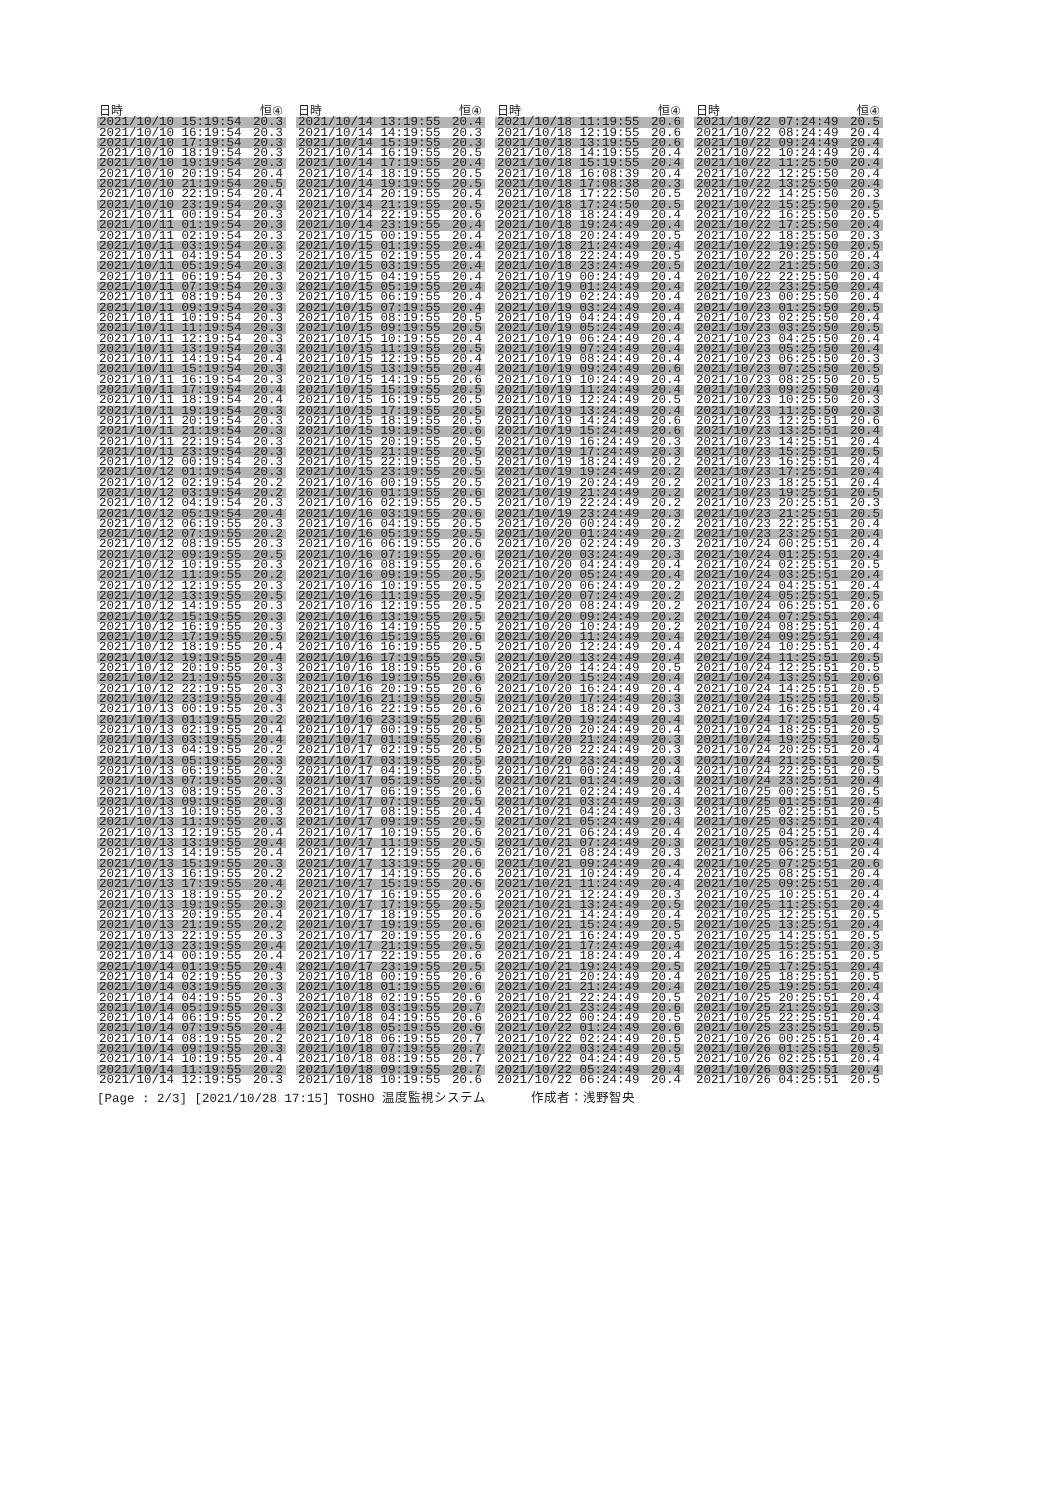| 日時 | 恒④ | | 日時 | 恒④ | | 日時 | 恒④ | | 日時 | 恒④ |
| --- | --- | --- | --- | --- | --- | --- | --- | --- | --- | --- |
| 2021/10/10 15:19:54 | 20.3 | | 2021/10/14 13:19:55 | 20.4 | | 2021/10/18 11:19:55 | 20.6 | | 2021/10/22 07:24:49 | 20.5 |
| 2021/10/10 16:19:54 | 20.3 | | 2021/10/14 14:19:55 | 20.3 | | 2021/10/18 12:19:55 | 20.6 | | 2021/10/22 08:24:49 | 20.4 |
| 2021/10/10 17:19:54 | 20.3 | | 2021/10/14 15:19:55 | 20.3 | | 2021/10/18 13:19:55 | 20.6 | | 2021/10/22 09:24:49 | 20.4 |
| 2021/10/10 18:19:54 | 20.3 | | 2021/10/14 16:19:55 | 20.5 | | 2021/10/18 14:19:55 | 20.4 | | 2021/10/22 10:24:49 | 20.4 |
| 2021/10/10 19:19:54 | 20.3 | | 2021/10/14 17:19:55 | 20.4 | | 2021/10/18 15:19:55 | 20.4 | | 2021/10/22 11:25:50 | 20.4 |
| 2021/10/10 20:19:54 | 20.4 | | 2021/10/14 18:19:55 | 20.5 | | 2021/10/18 16:08:39 | 20.4 | | 2021/10/22 12:25:50 | 20.4 |
| 2021/10/10 21:19:54 | 20.5 | | 2021/10/14 19:19:55 | 20.5 | | 2021/10/18 17:08:38 | 20.3 | | 2021/10/22 13:25:50 | 20.4 |
| 2021/10/10 22:19:54 | 20.4 | | 2021/10/14 20:19:55 | 20.4 | | 2021/10/18 17:22:50 | 20.5 | | 2021/10/22 14:25:50 | 20.3 |
| 2021/10/10 23:19:54 | 20.3 | | 2021/10/14 21:19:55 | 20.5 | | 2021/10/18 17:24:50 | 20.5 | | 2021/10/22 15:25:50 | 20.5 |
| 2021/10/11 00:19:54 | 20.3 | | 2021/10/14 22:19:55 | 20.6 | | 2021/10/18 18:24:49 | 20.4 | | 2021/10/22 16:25:50 | 20.5 |
| 2021/10/11 01:19:54 | 20.3 | | 2021/10/14 23:19:55 | 20.4 | | 2021/10/18 19:24:49 | 20.4 | | 2021/10/22 17:25:50 | 20.4 |
| 2021/10/11 02:19:54 | 20.3 | | 2021/10/15 00:19:55 | 20.4 | | 2021/10/18 20:24:49 | 20.5 | | 2021/10/22 18:25:50 | 20.3 |
| 2021/10/11 03:19:54 | 20.3 | | 2021/10/15 01:19:55 | 20.4 | | 2021/10/18 21:24:49 | 20.4 | | 2021/10/22 19:25:50 | 20.5 |
| 2021/10/11 04:19:54 | 20.3 | | 2021/10/15 02:19:55 | 20.4 | | 2021/10/18 22:24:49 | 20.5 | | 2021/10/22 20:25:50 | 20.4 |
| 2021/10/11 05:19:54 | 20.3 | | 2021/10/15 03:19:55 | 20.4 | | 2021/10/18 23:24:49 | 20.5 | | 2021/10/22 21:25:50 | 20.3 |
| 2021/10/11 06:19:54 | 20.3 | | 2021/10/15 04:19:55 | 20.4 | | 2021/10/19 00:24:49 | 20.4 | | 2021/10/22 22:25:50 | 20.4 |
| 2021/10/11 07:19:54 | 20.3 | | 2021/10/15 05:19:55 | 20.4 | | 2021/10/19 01:24:49 | 20.4 | | 2021/10/22 23:25:50 | 20.4 |
| 2021/10/11 08:19:54 | 20.3 | | 2021/10/15 06:19:55 | 20.4 | | 2021/10/19 02:24:49 | 20.4 | | 2021/10/23 00:25:50 | 20.4 |
| 2021/10/11 09:19:54 | 20.3 | | 2021/10/15 07:19:55 | 20.4 | | 2021/10/19 03:24:49 | 20.4 | | 2021/10/23 01:25:50 | 20.5 |
| 2021/10/11 10:19:54 | 20.3 | | 2021/10/15 08:19:55 | 20.5 | | 2021/10/19 04:24:49 | 20.4 | | 2021/10/23 02:25:50 | 20.4 |
| 2021/10/11 11:19:54 | 20.3 | | 2021/10/15 09:19:55 | 20.5 | | 2021/10/19 05:24:49 | 20.4 | | 2021/10/23 03:25:50 | 20.5 |
| 2021/10/11 12:19:54 | 20.3 | | 2021/10/15 10:19:55 | 20.4 | | 2021/10/19 06:24:49 | 20.4 | | 2021/10/23 04:25:50 | 20.4 |
| 2021/10/11 13:19:54 | 20.3 | | 2021/10/15 11:19:55 | 20.5 | | 2021/10/19 07:24:49 | 20.4 | | 2021/10/23 05:25:50 | 20.4 |
| 2021/10/11 14:19:54 | 20.4 | | 2021/10/15 12:19:55 | 20.4 | | 2021/10/19 08:24:49 | 20.4 | | 2021/10/23 06:25:50 | 20.3 |
| 2021/10/11 15:19:54 | 20.3 | | 2021/10/15 13:19:55 | 20.4 | | 2021/10/19 09:24:49 | 20.6 | | 2021/10/23 07:25:50 | 20.5 |
| 2021/10/11 16:19:54 | 20.3 | | 2021/10/15 14:19:55 | 20.6 | | 2021/10/19 10:24:49 | 20.4 | | 2021/10/23 08:25:50 | 20.5 |
| 2021/10/11 17:19:54 | 20.4 | | 2021/10/15 15:19:55 | 20.5 | | 2021/10/19 11:24:49 | 20.4 | | 2021/10/23 09:25:50 | 20.4 |
| 2021/10/11 18:19:54 | 20.4 | | 2021/10/15 16:19:55 | 20.5 | | 2021/10/19 12:24:49 | 20.5 | | 2021/10/23 10:25:50 | 20.3 |
| 2021/10/11 19:19:54 | 20.3 | | 2021/10/15 17:19:55 | 20.5 | | 2021/10/19 13:24:49 | 20.4 | | 2021/10/23 11:25:50 | 20.3 |
| 2021/10/11 20:19:54 | 20.3 | | 2021/10/15 18:19:55 | 20.5 | | 2021/10/19 14:24:49 | 20.6 | | 2021/10/23 12:25:51 | 20.6 |
| 2021/10/11 21:19:54 | 20.3 | | 2021/10/15 19:19:55 | 20.6 | | 2021/10/19 15:24:49 | 20.6 | | 2021/10/23 13:25:51 | 20.4 |
| 2021/10/11 22:19:54 | 20.3 | | 2021/10/15 20:19:55 | 20.5 | | 2021/10/19 16:24:49 | 20.3 | | 2021/10/23 14:25:51 | 20.4 |
| 2021/10/11 23:19:54 | 20.3 | | 2021/10/15 21:19:55 | 20.5 | | 2021/10/19 17:24:49 | 20.3 | | 2021/10/23 15:25:51 | 20.5 |
| 2021/10/12 00:19:54 | 20.3 | | 2021/10/15 22:19:55 | 20.5 | | 2021/10/19 18:24:49 | 20.2 | | 2021/10/23 16:25:51 | 20.4 |
| 2021/10/12 01:19:54 | 20.3 | | 2021/10/15 23:19:55 | 20.5 | | 2021/10/19 19:24:49 | 20.2 | | 2021/10/23 17:25:51 | 20.4 |
| 2021/10/12 02:19:54 | 20.2 | | 2021/10/16 00:19:55 | 20.5 | | 2021/10/19 20:24:49 | 20.2 | | 2021/10/23 18:25:51 | 20.4 |
| 2021/10/12 03:19:54 | 20.2 | | 2021/10/16 01:19:55 | 20.6 | | 2021/10/19 21:24:49 | 20.2 | | 2021/10/23 19:25:51 | 20.5 |
| 2021/10/12 04:19:54 | 20.3 | | 2021/10/16 02:19:55 | 20.5 | | 2021/10/19 22:24:49 | 20.2 | | 2021/10/23 20:25:51 | 20.3 |
| 2021/10/12 05:19:54 | 20.4 | | 2021/10/16 03:19:55 | 20.6 | | 2021/10/19 23:24:49 | 20.3 | | 2021/10/23 21:25:51 | 20.5 |
| 2021/10/12 06:19:55 | 20.3 | | 2021/10/16 04:19:55 | 20.5 | | 2021/10/20 00:24:49 | 20.2 | | 2021/10/23 22:25:51 | 20.4 |
| 2021/10/12 07:19:55 | 20.2 | | 2021/10/16 05:19:55 | 20.5 | | 2021/10/20 01:24:49 | 20.2 | | 2021/10/23 23:25:51 | 20.4 |
| 2021/10/12 08:19:55 | 20.3 | | 2021/10/16 06:19:55 | 20.6 | | 2021/10/20 02:24:49 | 20.3 | | 2021/10/24 00:25:51 | 20.4 |
| 2021/10/12 09:19:55 | 20.5 | | 2021/10/16 07:19:55 | 20.6 | | 2021/10/20 03:24:49 | 20.3 | | 2021/10/24 01:25:51 | 20.4 |
| 2021/10/12 10:19:55 | 20.3 | | 2021/10/16 08:19:55 | 20.6 | | 2021/10/20 04:24:49 | 20.4 | | 2021/10/24 02:25:51 | 20.5 |
| 2021/10/12 11:19:55 | 20.2 | | 2021/10/16 09:19:55 | 20.5 | | 2021/10/20 05:24:49 | 20.4 | | 2021/10/24 03:25:51 | 20.4 |
| 2021/10/12 12:19:55 | 20.3 | | 2021/10/16 10:19:55 | 20.5 | | 2021/10/20 06:24:49 | 20.2 | | 2021/10/24 04:25:51 | 20.4 |
| 2021/10/12 13:19:55 | 20.5 | | 2021/10/16 11:19:55 | 20.5 | | 2021/10/20 07:24:49 | 20.2 | | 2021/10/24 05:25:51 | 20.5 |
| 2021/10/12 14:19:55 | 20.3 | | 2021/10/16 12:19:55 | 20.5 | | 2021/10/20 08:24:49 | 20.2 | | 2021/10/24 06:25:51 | 20.6 |
| 2021/10/12 15:19:55 | 20.3 | | 2021/10/16 13:19:55 | 20.5 | | 2021/10/20 09:24:49 | 20.2 | | 2021/10/24 07:25:51 | 20.4 |
| 2021/10/12 16:19:55 | 20.3 | | 2021/10/16 14:19:55 | 20.5 | | 2021/10/20 10:24:49 | 20.2 | | 2021/10/24 08:25:51 | 20.4 |
| 2021/10/12 17:19:55 | 20.5 | | 2021/10/16 15:19:55 | 20.6 | | 2021/10/20 11:24:49 | 20.4 | | 2021/10/24 09:25:51 | 20.4 |
| 2021/10/12 18:19:55 | 20.4 | | 2021/10/16 16:19:55 | 20.5 | | 2021/10/20 12:24:49 | 20.4 | | 2021/10/24 10:25:51 | 20.4 |
| 2021/10/12 19:19:55 | 20.4 | | 2021/10/16 17:19:55 | 20.5 | | 2021/10/20 13:24:49 | 20.4 | | 2021/10/24 11:25:51 | 20.5 |
| 2021/10/12 20:19:55 | 20.3 | | 2021/10/16 18:19:55 | 20.6 | | 2021/10/20 14:24:49 | 20.5 | | 2021/10/24 12:25:51 | 20.5 |
| 2021/10/12 21:19:55 | 20.3 | | 2021/10/16 19:19:55 | 20.6 | | 2021/10/20 15:24:49 | 20.4 | | 2021/10/24 13:25:51 | 20.6 |
| 2021/10/12 22:19:55 | 20.3 | | 2021/10/16 20:19:55 | 20.6 | | 2021/10/20 16:24:49 | 20.4 | | 2021/10/24 14:25:51 | 20.5 |
| 2021/10/12 23:19:55 | 20.4 | | 2021/10/16 21:19:55 | 20.5 | | 2021/10/20 17:24:49 | 20.3 | | 2021/10/24 15:25:51 | 20.5 |
| 2021/10/13 00:19:55 | 20.3 | | 2021/10/16 22:19:55 | 20.6 | | 2021/10/20 18:24:49 | 20.3 | | 2021/10/24 16:25:51 | 20.4 |
| 2021/10/13 01:19:55 | 20.2 | | 2021/10/16 23:19:55 | 20.6 | | 2021/10/20 19:24:49 | 20.4 | | 2021/10/24 17:25:51 | 20.5 |
| 2021/10/13 02:19:55 | 20.4 | | 2021/10/17 00:19:55 | 20.5 | | 2021/10/20 20:24:49 | 20.4 | | 2021/10/24 18:25:51 | 20.5 |
| 2021/10/13 03:19:55 | 20.4 | | 2021/10/17 01:19:55 | 20.6 | | 2021/10/20 21:24:49 | 20.3 | | 2021/10/24 19:25:51 | 20.5 |
| 2021/10/13 04:19:55 | 20.2 | | 2021/10/17 02:19:55 | 20.5 | | 2021/10/20 22:24:49 | 20.3 | | 2021/10/24 20:25:51 | 20.4 |
| 2021/10/13 05:19:55 | 20.3 | | 2021/10/17 03:19:55 | 20.5 | | 2021/10/20 23:24:49 | 20.3 | | 2021/10/24 21:25:51 | 20.5 |
| 2021/10/13 06:19:55 | 20.2 | | 2021/10/17 04:19:55 | 20.5 | | 2021/10/21 00:24:49 | 20.4 | | 2021/10/24 22:25:51 | 20.5 |
| 2021/10/13 07:19:55 | 20.3 | | 2021/10/17 05:19:55 | 20.5 | | 2021/10/21 01:24:49 | 20.3 | | 2021/10/24 23:25:51 | 20.4 |
| 2021/10/13 08:19:55 | 20.3 | | 2021/10/17 06:19:55 | 20.6 | | 2021/10/21 02:24:49 | 20.4 | | 2021/10/25 00:25:51 | 20.5 |
| 2021/10/13 09:19:55 | 20.3 | | 2021/10/17 07:19:55 | 20.5 | | 2021/10/21 03:24:49 | 20.3 | | 2021/10/25 01:25:51 | 20.4 |
| 2021/10/13 10:19:55 | 20.3 | | 2021/10/17 08:19:55 | 20.4 | | 2021/10/21 04:24:49 | 20.3 | | 2021/10/25 02:25:51 | 20.5 |
| 2021/10/13 11:19:55 | 20.3 | | 2021/10/17 09:19:55 | 20.5 | | 2021/10/21 05:24:49 | 20.4 | | 2021/10/25 03:25:51 | 20.4 |
| 2021/10/13 12:19:55 | 20.4 | | 2021/10/17 10:19:55 | 20.6 | | 2021/10/21 06:24:49 | 20.4 | | 2021/10/25 04:25:51 | 20.4 |
| 2021/10/13 13:19:55 | 20.4 | | 2021/10/17 11:19:55 | 20.5 | | 2021/10/21 07:24:49 | 20.3 | | 2021/10/25 05:25:51 | 20.4 |
| 2021/10/13 14:19:55 | 20.4 | | 2021/10/17 12:19:55 | 20.6 | | 2021/10/21 08:24:49 | 20.3 | | 2021/10/25 06:25:51 | 20.4 |
| 2021/10/13 15:19:55 | 20.3 | | 2021/10/17 13:19:55 | 20.6 | | 2021/10/21 09:24:49 | 20.4 | | 2021/10/25 07:25:51 | 20.6 |
| 2021/10/13 16:19:55 | 20.2 | | 2021/10/17 14:19:55 | 20.6 | | 2021/10/21 10:24:49 | 20.4 | | 2021/10/25 08:25:51 | 20.4 |
| 2021/10/13 17:19:55 | 20.4 | | 2021/10/17 15:19:55 | 20.6 | | 2021/10/21 11:24:49 | 20.4 | | 2021/10/25 09:25:51 | 20.4 |
| 2021/10/13 18:19:55 | 20.2 | | 2021/10/17 16:19:55 | 20.6 | | 2021/10/21 12:24:49 | 20.3 | | 2021/10/25 10:25:51 | 20.4 |
| 2021/10/13 19:19:55 | 20.3 | | 2021/10/17 17:19:55 | 20.5 | | 2021/10/21 13:24:49 | 20.5 | | 2021/10/25 11:25:51 | 20.4 |
| 2021/10/13 20:19:55 | 20.4 | | 2021/10/17 18:19:55 | 20.6 | | 2021/10/21 14:24:49 | 20.4 | | 2021/10/25 12:25:51 | 20.5 |
| 2021/10/13 21:19:55 | 20.2 | | 2021/10/17 19:19:55 | 20.6 | | 2021/10/21 15:24:49 | 20.5 | | 2021/10/25 13:25:51 | 20.4 |
| 2021/10/13 22:19:55 | 20.3 | | 2021/10/17 20:19:55 | 20.6 | | 2021/10/21 16:24:49 | 20.5 | | 2021/10/25 14:25:51 | 20.5 |
| 2021/10/13 23:19:55 | 20.4 | | 2021/10/17 21:19:55 | 20.5 | | 2021/10/21 17:24:49 | 20.4 | | 2021/10/25 15:25:51 | 20.3 |
| 2021/10/14 00:19:55 | 20.4 | | 2021/10/17 22:19:55 | 20.6 | | 2021/10/21 18:24:49 | 20.4 | | 2021/10/25 16:25:51 | 20.5 |
| 2021/10/14 01:19:55 | 20.4 | | 2021/10/17 23:19:55 | 20.5 | | 2021/10/21 19:24:49 | 20.5 | | 2021/10/25 17:25:51 | 20.4 |
| 2021/10/14 02:19:55 | 20.3 | | 2021/10/18 00:19:55 | 20.6 | | 2021/10/21 20:24:49 | 20.4 | | 2021/10/25 18:25:51 | 20.5 |
| 2021/10/14 03:19:55 | 20.3 | | 2021/10/18 01:19:55 | 20.6 | | 2021/10/21 21:24:49 | 20.4 | | 2021/10/25 19:25:51 | 20.4 |
| 2021/10/14 04:19:55 | 20.3 | | 2021/10/18 02:19:55 | 20.6 | | 2021/10/21 22:24:49 | 20.5 | | 2021/10/25 20:25:51 | 20.4 |
| 2021/10/14 05:19:55 | 20.3 | | 2021/10/18 03:19:55 | 20.7 | | 2021/10/21 23:24:49 | 20.6 | | 2021/10/25 21:25:51 | 20.3 |
| 2021/10/14 06:19:55 | 20.2 | | 2021/10/18 04:19:55 | 20.6 | | 2021/10/22 00:24:49 | 20.5 | | 2021/10/25 22:25:51 | 20.4 |
| 2021/10/14 07:19:55 | 20.4 | | 2021/10/18 05:19:55 | 20.6 | | 2021/10/22 01:24:49 | 20.6 | | 2021/10/25 23:25:51 | 20.5 |
| 2021/10/14 08:19:55 | 20.2 | | 2021/10/18 06:19:55 | 20.7 | | 2021/10/22 02:24:49 | 20.5 | | 2021/10/26 00:25:51 | 20.4 |
| 2021/10/14 09:19:55 | 20.3 | | 2021/10/18 07:19:55 | 20.7 | | 2021/10/22 03:24:49 | 20.5 | | 2021/10/26 01:25:51 | 20.5 |
| 2021/10/14 10:19:55 | 20.4 | | 2021/10/18 08:19:55 | 20.7 | | 2021/10/22 04:24:49 | 20.5 | | 2021/10/26 02:25:51 | 20.4 |
| 2021/10/14 11:19:55 | 20.2 | | 2021/10/18 09:19:55 | 20.7 | | 2021/10/22 05:24:49 | 20.4 | | 2021/10/26 03:25:51 | 20.4 |
| 2021/10/14 12:19:55 | 20.3 | | 2021/10/18 10:19:55 | 20.6 | | 2021/10/22 06:24:49 | 20.4 | | 2021/10/26 04:25:51 | 20.5 |
[Page : 2/3] [2021/10/28 17:15] TOSHO 温度監視システム 作成者：浅野智央